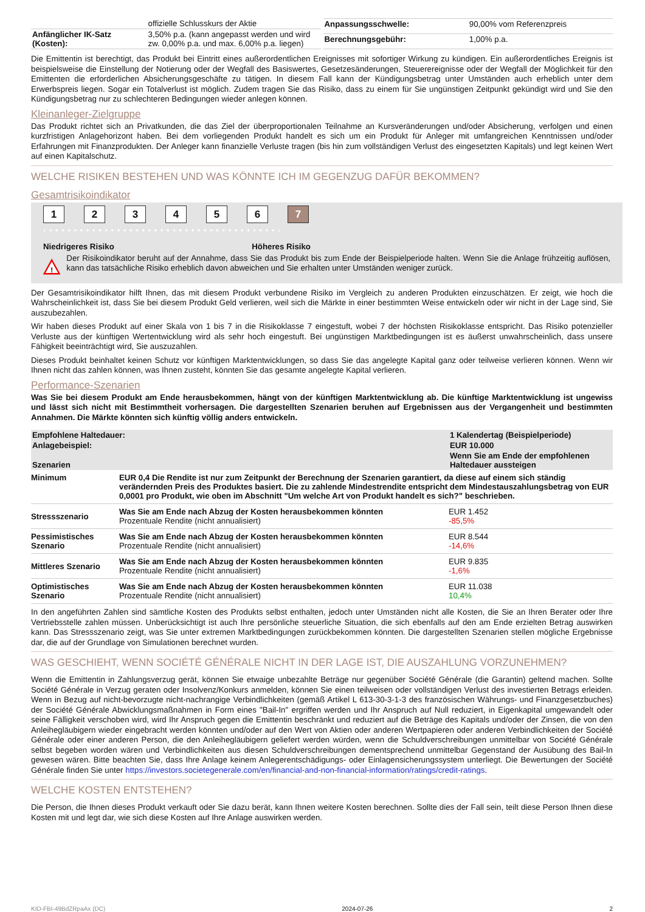| | offizielle Schlusskurs der Aktie |
| Anfänglicher IK-Satz (Kosten): | 3,50% p.a. (kann angepasst werden und wird zw. 0,00% p.a. und max. 6,00% p.a. liegen) |
| Anpassungsschwelle: | 90,00% vom Referenzpreis |
| Berechnungsgebühr: | 1,00% p.a. |
Die Emittentin ist berechtigt, das Produkt bei Eintritt eines außerordentlichen Ereignisses mit sofortiger Wirkung zu kündigen. Ein außerordentliches Ereignis ist beispielsweise die Einstellung der Notierung oder der Wegfall des Basiswertes, Gesetzesänderungen, Steuerereignisse oder der Wegfall der Möglichkeit für den Emittenten die erforderlichen Absicherungsgeschäfte zu tätigen. In diesem Fall kann der Kündigungsbetrag unter Umständen auch erheblich unter dem Erwerbspreis liegen. Sogar ein Totalverlust ist möglich. Zudem tragen Sie das Risiko, dass zu einem für Sie ungünstigen Zeitpunkt gekündigt wird und Sie den Kündigungsbetrag nur zu schlechteren Bedingungen wieder anlegen können.
Kleinanleger-Zielgruppe
Das Produkt richtet sich an Privatkunden, die das Ziel der überproportionalen Teilnahme an Kursveränderungen und/oder Absicherung, verfolgen und einen kurzfristigen Anlagehorizont haben. Bei dem vorliegenden Produkt handelt es sich um ein Produkt für Anleger mit umfangreichen Kenntnissen und/oder Erfahrungen mit Finanzprodukten. Der Anleger kann finanzielle Verluste tragen (bis hin zum vollständigen Verlust des eingesetzten Kapitals) und legt keinen Wert auf einen Kapitalschutz.
WELCHE RISIKEN BESTEHEN UND WAS KÖNNTE ICH IM GEGENZUG DAFÜR BEKOMMEN?
Gesamtrisikoindikator
123456 7
‹ • • • • • • • • • • • • • • • • • • • • • • • • • • • • • • • • • • • • • ›
Niedrigeres Risiko Höheres Risiko
!
Der Risikoindikator beruht auf der Annahme, dass Sie das Produkt bis zum Ende der Beispielperiode halten. Wenn Sie die Anlage frühzeitig auflösen, kann das tatsächliche Risiko erheblich davon abweichen und Sie erhalten unter Umständen weniger zurück.
Der Gesamtrisikoindikator hilft Ihnen, das mit diesem Produkt verbundene Risiko im Vergleich zu anderen Produkten einzuschätzen. Er zeigt, wie hoch die Wahrscheinlichkeit ist, dass Sie bei diesem Produkt Geld verlieren, weil sich die Märkte in einer bestimmten Weise entwickeln oder wir nicht in der Lage sind, Sie auszubezahlen.
Wir haben dieses Produkt auf einer Skala von 1 bis 7 in die Risikoklasse 7 eingestuft, wobei 7 der höchsten Risikoklasse entspricht. Das Risiko potenzieller Verluste aus der künftigen Wertentwicklung wird als sehr hoch eingestuft. Bei ungünstigen Marktbedingungen ist es äußerst unwahrscheinlich, dass unsere Fähigkeit beeinträchtigt wird, Sie auszuzahlen.
Dieses Produkt beinhaltet keinen Schutz vor künftigen Marktentwicklungen, so dass Sie das angelegte Kapital ganz oder teilweise verlieren können. Wenn wir Ihnen nicht das zahlen können, was Ihnen zusteht, könnten Sie das gesamte angelegte Kapital verlieren.
Performance-Szenarien
Was Sie bei diesem Produkt am Ende herausbekommen, hängt von der künftigen Marktentwicklung ab. Die künftige Marktentwicklung ist ungewiss und lässt sich nicht mit Bestimmtheit vorhersagen. Die dargestellten Szenarien beruhen auf Ergebnissen aus der Vergangenheit und bestimmten Annahmen. Die Märkte könnten sich künftig völlig anders entwickeln.
| Empfohlene Haltedauer: | | 1 Kalendertag (Beispielperiode) |
| Anlagebeispiel: | | EUR 10.000 |
| Szenarien | | Wenn Sie am Ende der empfohlenen Haltedauer aussteigen |
| Minimum | EUR 0,4 Die Rendite ist nur zum Zeitpunkt der Berechnung der Szenarien garantiert, da diese auf einem sich ständig verändernden Preis des Produktes basiert. Die zu zahlende Mindestrendite entspricht dem Mindestauszahlungsbetrag von EUR 0,0001 pro Produkt, wie oben im Abschnitt "Um welche Art von Produkt handelt es sich?" beschrieben. | |
| Stressszenario | Was Sie am Ende nach Abzug der Kosten herausbekommen könnten Prozentuale Rendite (nicht annualisiert) | EUR 1.452 -85,5% |
| Pessimistisches Szenario | Was Sie am Ende nach Abzug der Kosten herausbekommen könnten Prozentuale Rendite (nicht annualisiert) | EUR 8.544 -14,6% |
| Mittleres Szenario | Was Sie am Ende nach Abzug der Kosten herausbekommen könnten Prozentuale Rendite (nicht annualisiert) | EUR 9.835 -1,6% |
| Optimistisches Szenario | Was Sie am Ende nach Abzug der Kosten herausbekommen könnten Prozentuale Rendite (nicht annualisiert) | EUR 11.038 10,4% |
In den angeführten Zahlen sind sämtliche Kosten des Produkts selbst enthalten, jedoch unter Umständen nicht alle Kosten, die Sie an Ihren Berater oder Ihre Vertriebsstelle zahlen müssen. Unberücksichtigt ist auch Ihre persönliche steuerliche Situation, die sich ebenfalls auf den am Ende erzielten Betrag auswirken kann. Das Stressszenario zeigt, was Sie unter extremen Marktbedingungen zurückbekommen könnten. Die dargestellten Szenarien stellen mögliche Ergebnisse dar, die auf der Grundlage von Simulationen berechnet wurden.
WAS GESCHIEHT, WENN SOCIÉTÉ GÉNÉRALE NICHT IN DER LAGE IST, DIE AUSZAHLUNG VORZUNEHMEN?
Wenn die Emittentin in Zahlungsverzug gerät, können Sie etwaige unbezahlte Beträge nur gegenüber Société Générale (die Garantin) geltend machen. Sollte Société Générale in Verzug geraten oder Insolvenz/Konkurs anmelden, können Sie einen teilweisen oder vollständigen Verlust des investierten Betrags erleiden. Wenn in Bezug auf nicht-bevorzugte nicht-nachrangige Verbindlichkeiten (gemäß Artikel L 613-30-3-1-3 des französischen Währungs- und Finanzgesetzbuches) der Société Générale Abwicklungsmaßnahmen in Form eines "Bail-In" ergriffen werden und Ihr Anspruch auf Null reduziert, in Eigenkapital umgewandelt oder seine Fälligkeit verschoben wird, wird Ihr Anspruch gegen die Emittentin beschränkt und reduziert auf die Beträge des Kapitals und/oder der Zinsen, die von den Anleihegläubigern wieder eingebracht werden könnten und/oder auf den Wert von Aktien oder anderen Wertpapieren oder anderen Verbindlichkeiten der Société Générale oder einer anderen Person, die den Anleihegläubigern geliefert werden würden, wenn die Schuldverschreibungen unmittelbar von Société Générale selbst begeben worden wären und Verbindlichkeiten aus diesen Schuldverschreibungen dementsprechend unmittelbar Gegenstand der Ausübung des Bail-In gewesen wären. Bitte beachten Sie, dass Ihre Anlage keinem Anlegerentschädigungs- oder Einlagensicherungssystem unterliegt. Die Bewertungen der Société Générale finden Sie unter https://investors.societegenerale.com/en/financial-and-non-financial-information/ratings/credit-ratings.
WELCHE KOSTEN ENTSTEHEN?
Die Person, die Ihnen dieses Produkt verkauft oder Sie dazu berät, kann Ihnen weitere Kosten berechnen. Sollte dies der Fall sein, teilt diese Person Ihnen diese Kosten mit und legt dar, wie sich diese Kosten auf Ihre Anlage auswirken werden.
KID-FBI-49BdZRpaAx (DC) 2024-07-26 2